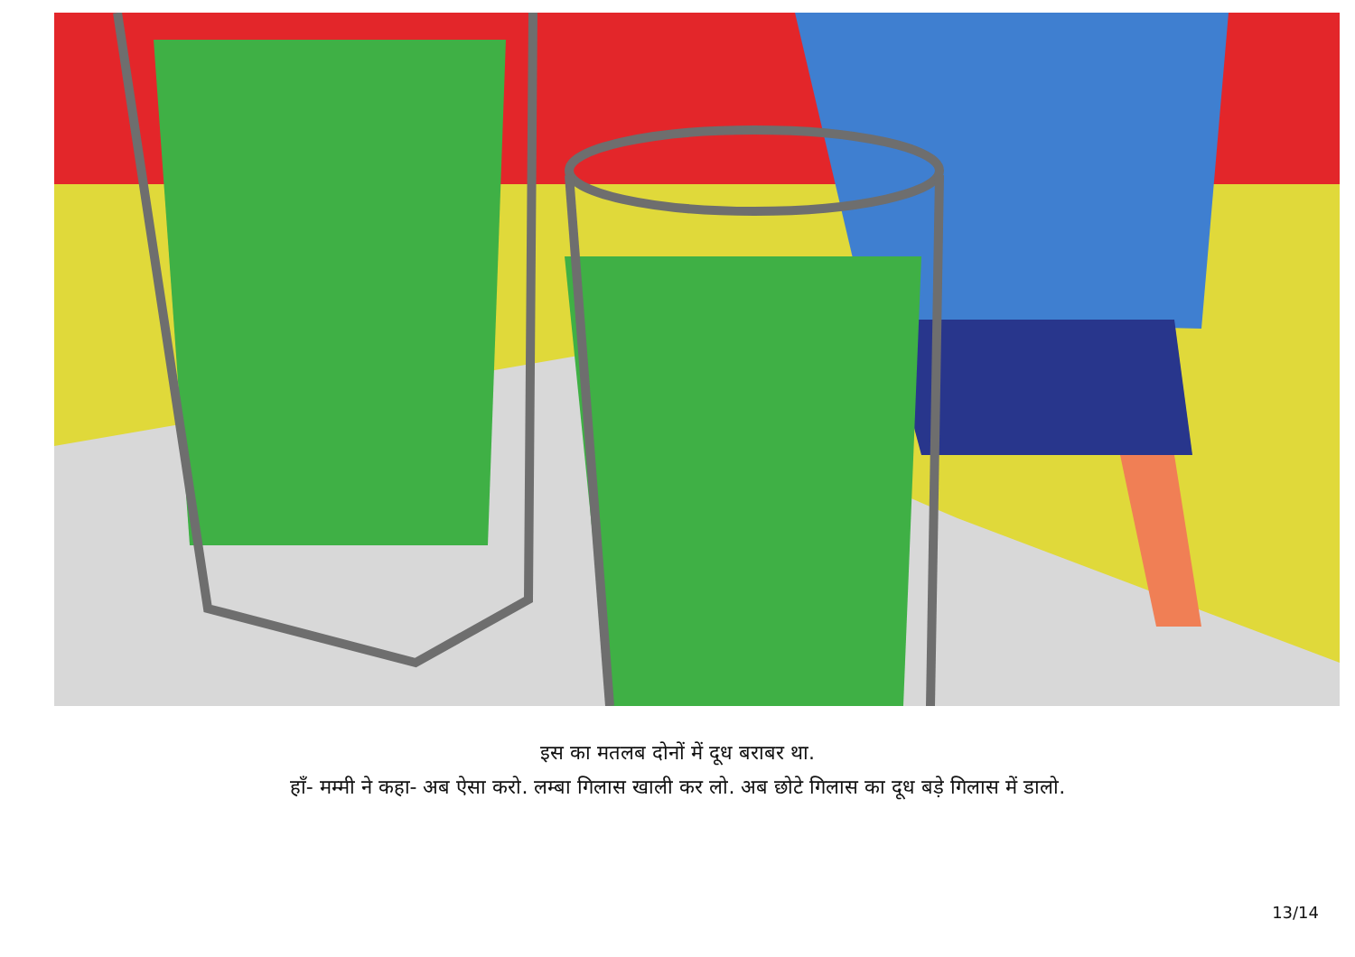इस का मतलब दोनों में दूध बराबर था.
हाँ- मम्मी ने कहा- अब ऐसा करो. लम्बा गिलास खाली कर लो. अब छोटे गिलास का दूध बड़े गिलास में डालो.
13/14